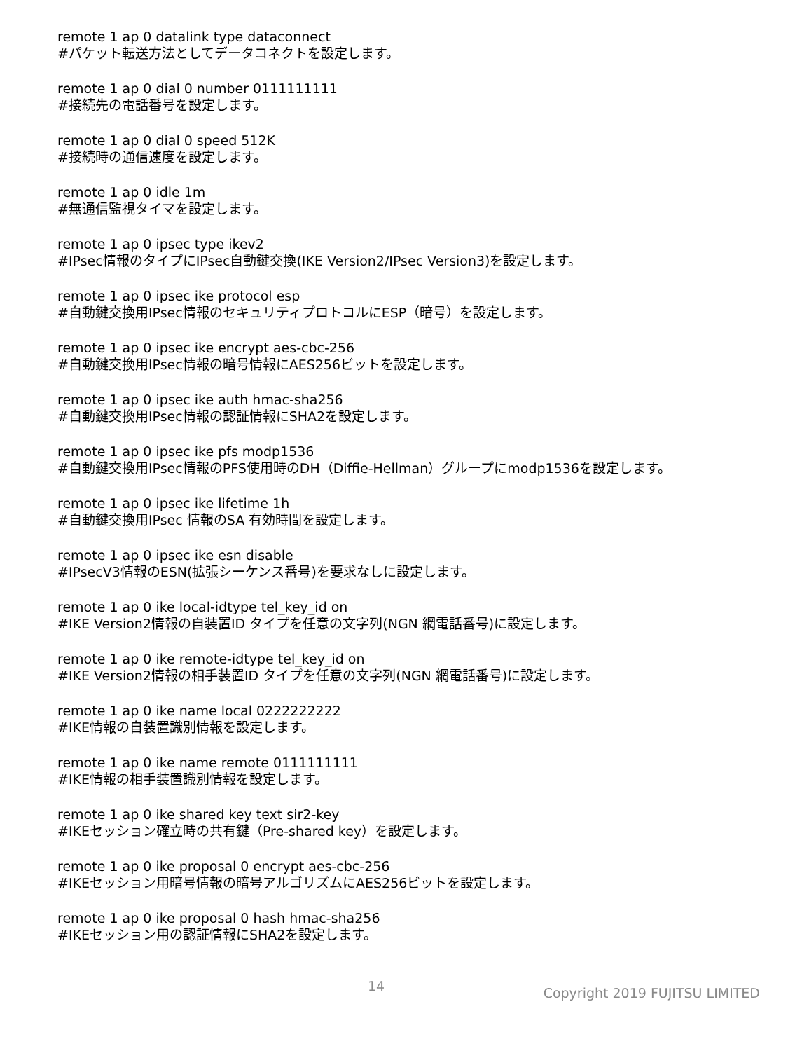remote 1 ap 0 datalink type dataconnect
#パケット転送方法としてデータコネクトを設定します。
remote 1 ap 0 dial 0 number 0111111111
#接続先の電話番号を設定します。
remote 1 ap 0 dial 0 speed 512K
#接続時の通信速度を設定します。
remote 1 ap 0 idle 1m
#無通信監視タイマを設定します。
remote 1 ap 0 ipsec type ikev2
#IPsec情報のタイプにIPsec自動鍵交換(IKE Version2/IPsec Version3)を設定します。
remote 1 ap 0 ipsec ike protocol esp
#自動鍵交換用IPsec情報のセキュリティプロトコルにESP（暗号）を設定します。
remote 1 ap 0 ipsec ike encrypt aes-cbc-256
#自動鍵交換用IPsec情報の暗号情報にAES256ビットを設定します。
remote 1 ap 0 ipsec ike auth hmac-sha256
#自動鍵交換用IPsec情報の認証情報にSHA2を設定します。
remote 1 ap 0 ipsec ike pfs modp1536
#自動鍵交換用IPsec情報のPFS使用時のDH（Diffie-Hellman）グループにmodp1536を設定します。
remote 1 ap 0 ipsec ike lifetime 1h
#自動鍵交換用IPsec 情報のSA 有効時間を設定します。
remote 1 ap 0 ipsec ike esn disable
#IPsecV3情報のESN(拡張シーケンス番号)を要求なしに設定します。
remote 1 ap 0 ike local-idtype tel_key_id on
#IKE Version2情報の自装置ID タイプを任意の文字列(NGN 網電話番号)に設定します。
remote 1 ap 0 ike remote-idtype tel_key_id on
#IKE Version2情報の相手装置ID タイプを任意の文字列(NGN 網電話番号)に設定します。
remote 1 ap 0 ike name local 0222222222
#IKE情報の自装置識別情報を設定します。
remote 1 ap 0 ike name remote 0111111111
#IKE情報の相手装置識別情報を設定します。
remote 1 ap 0 ike shared key text sir2-key
#IKEセッション確立時の共有鍵（Pre-shared key）を設定します。
remote 1 ap 0 ike proposal 0 encrypt aes-cbc-256
#IKEセッション用暗号情報の暗号アルゴリズムにAES256ビットを設定します。
remote 1 ap 0 ike proposal 0 hash hmac-sha256
#IKEセッション用の認証情報にSHA2を設定します。
14 Copyright 2019 FUJITSU LIMITED